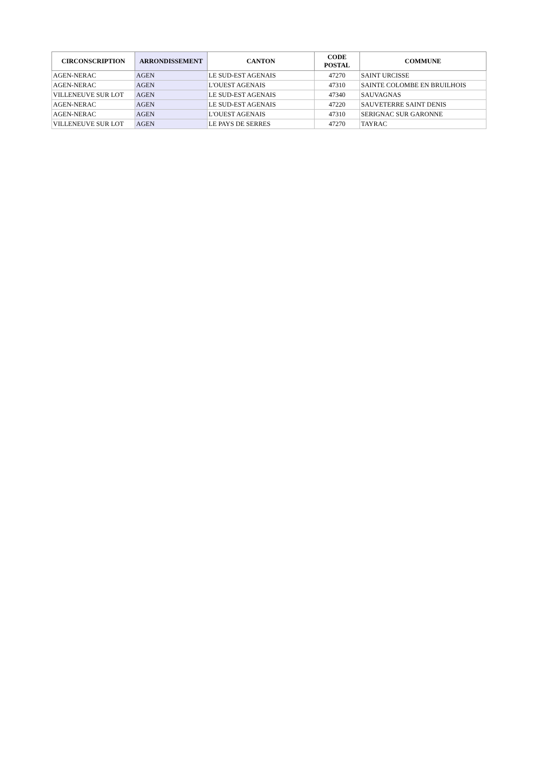| CIRCONSCRIPTION | ARRONDISSEMENT | CANTON | CODE POSTAL | COMMUNE |
| --- | --- | --- | --- | --- |
| AGEN-NERAC | AGEN | LE SUD-EST AGENAIS | 47270 | SAINT URCISSE |
| AGEN-NERAC | AGEN | L'OUEST AGENAIS | 47310 | SAINTE COLOMBE EN BRUILHOIS |
| VILLENEUVE SUR LOT | AGEN | LE SUD-EST AGENAIS | 47340 | SAUVAGNAS |
| AGEN-NERAC | AGEN | LE SUD-EST AGENAIS | 47220 | SAUVETERRE SAINT DENIS |
| AGEN-NERAC | AGEN | L'OUEST AGENAIS | 47310 | SERIGNAC SUR GARONNE |
| VILLENEUVE SUR LOT | AGEN | LE PAYS DE SERRES | 47270 | TAYRAC |